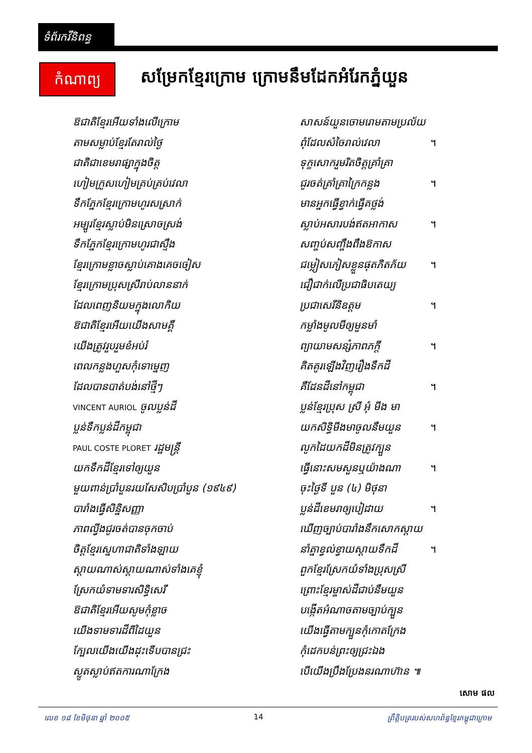ទំព័រកវីនិពន្ធ
កំណាព្យ
សម្រែកខ្មែរក្រោម ក្រោមនឹមដែកអំរែកភ្នំយួន
ឱជាតិខ្មែរអើយទាំងលើក្រោម សាសន៍យួនចោមរោមតាមប្រល័យ
តាមសម្លាប់ខ្មែរតែរាល់ថ្ងៃ ពុំដែលសំចៃរាល់វេលា ។
ជាតិជាខេមរាផ្សាក្នុងចិត្ត ទុក្ខសោករួមរិតចិត្តគ្រាំគ្រា
ហៀមក្រូសហៀមគ្រប់គ្រប់វេលា ជូរចត់គ្រាំគ្រាក្រៃកន្លង ។
ទឹកភ្នែកខ្មែរក្រោមហូរសស្រាក់ មានអ្នកធ្វើខ្វាក់ធ្វើគថ្លង់
អម្បូរខ្មែរស្លាប់មិនស្រោចស្រង់ ស្លាប់អសារបង់ឥតអាកាស ។
ទឹកភ្នែកខ្មែរក្រោមហូរជាស្ទឹង សញ្ចប់សញ្ចឹងពឹងឱកាស
ខ្មែរក្រោមខ្លាចស្លាប់គោងគេចចៀស ជម្លៀសភៀសខ្លួនផុតភិតភ័យ ។
ខ្មែរក្រោមប្រុសស្រីរាប់លាននាក់ ជឿជាក់លើប្រជាធិបតេយ្យ
ដែលពេញនិយមក្នុងលោកិយ ប្រជាសេរីនិឧត្តម ។
ឱជាតិខ្មែរអើយយើងសាមគ្គី កម្លាំងមូលមីឲ្យមួនមាំ
យើងត្រូវរួបរួមខំអប់រំ ព្យាយាមសន្សំភាពភក្តី ។
ពេលកន្លងហួសកុំទោម្នេញ គិតគូរឡើងវិញរឿងទឹកដី
ដែលបានបាត់បង់នៅថ្មីៗ គឺដែនដីនៅកម្ពុជា ។
VINCENT AURIOL ចូលប្លន់ដី ប្លន់ខ្មែរប្រុស ស្រី អុំ មីង មា
ប្លន់ទឹកប្លន់ដីកម្ពុជា យកសិទ្ធិមីងមាចូលនឹមយួន ។
PAUL COSTE PLORET រដ្ឋមន្ត្រី លូកដៃយកដីមិនត្រូវក្បួន
យកទឹកដីខ្មែរទៅឲ្យយួន ធ្វើនោះសមសួនឬយ៉ាងណា ។
មួយពាន់ប្រាំបួនរយសែសិបប្រាំបួន (១៩៤៩) ចុះថ្ងៃទី បួន (៤) មិថុនា
បារាំងធ្វើសិន្និសញ្ញា ប្លន់ដីខេមរាឲ្យបៀដាយ ។
ភាពល្វីងជូរចត់បានចុកចាប់ ឃើញច្បាប់បារាំងនឹកសោកស្តាយ
ចិត្តខ្មែរស្នេហាជាតិទាំងឡាយ នាំគ្នាខ្វល់ខ្វាយស្តាយទឹកដី ។
ស្តាយណាស់ស្តាយណាស់ទាំងគេខ្ញុំ ពួកខ្មែរស្រែកយំទាំងប្រុសស្រី
ស្រែកយំទាមទារសិទ្ធិសេរី ព្រោះខ្មែរម្ចាស់ដីជាប់នឹមយួន
ឱជាតិខ្មែរអើយសូមកុំខ្លាច បង្កើតអំណាចតាមច្បាប់ក្បួន
យើងទាមទារដីពីដៃយួន យើងធ្វើតាមក្បួនកុំកោតក្រែង
ក្បែលយើងយើងដុះទើបបានជ្រះ កុំដេកបន់ព្រះឲ្យជ្រះឯង
ស្លូតស្លាប់ឥតការណាក្រែង បើយើងប្រឹងប្រែងនរណាហ៊ាន ៕
សោម ផល
លេខ ១៨ ខែមិថុនា ឆ្នាំ ២០០៥ 14 ព្រឹត្តិបត្ររបស់សហព័ន្ធខ្មែរកម្ពុជាក្រោម